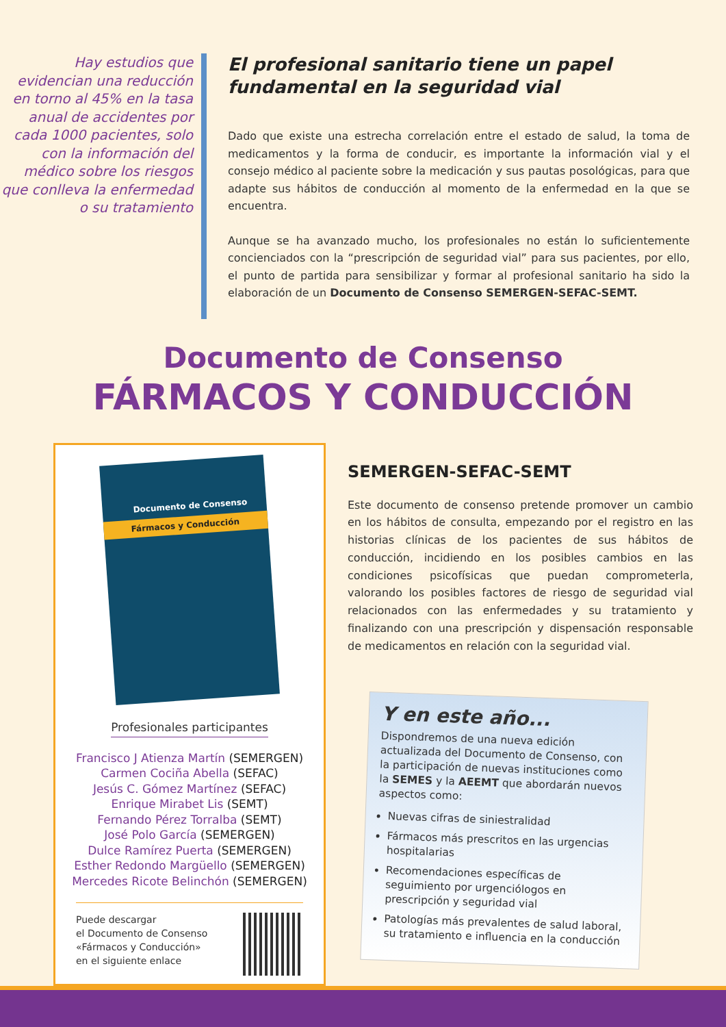Hay estudios que evidencian una reducción en torno al 45% en la tasa anual de accidentes por cada 1000 pacientes, solo con la información del médico sobre los riesgos que conlleva la enfermedad o su tratamiento
El profesional sanitario tiene un papel fundamental en la seguridad vial
Dado que existe una estrecha correlación entre el estado de salud, la toma de medicamentos y la forma de conducir, es importante la información vial y el consejo médico al paciente sobre la medicación y sus pautas posológicas, para que adapte sus hábitos de conducción al momento de la enfermedad en la que se encuentra.
Aunque se ha avanzado mucho, los profesionales no están lo suficientemente concienciados con la “prescripción de seguridad vial” para sus pacientes, por ello, el punto de partida para sensibilizar y formar al profesional sanitario ha sido la elaboración de un Documento de Consenso SEMERGEN-SEFAC-SEMT.
Documento de Consenso
FÁRMACOS Y CONDUCCIÓN
Documento de Consenso
Fármacos y Conducción
Profesionales participantes
Francisco J Atienza Martín (SEMERGEN)
Carmen Cociña Abella (SEFAC)
Jesús C. Gómez Martínez (SEFAC)
Enrique Mirabet Lis (SEMT)
Fernando Pérez Torralba (SEMT)
José Polo García (SEMERGEN)
Dulce Ramírez Puerta (SEMERGEN)
Esther Redondo Margüello (SEMERGEN)
Mercedes Ricote Belinchón (SEMERGEN)
Puede descargar
el Documento de Consenso
«Fármacos y Conducción»
en el siguiente enlace
SEMERGEN-SEFAC-SEMT
Este documento de consenso pretende promover un cambio en los hábitos de consulta, empezando por el registro en las historias clínicas de los pacientes de sus hábitos de conducción, incidiendo en los posibles cambios en las condiciones psicofísicas que puedan comprometerla, valorando los posibles factores de riesgo de seguridad vial relacionados con las enfermedades y su tratamiento y finalizando con una prescripción y dispensación responsable de medicamentos en relación con la seguridad vial.
Y en este año...
Dispondremos de una nueva edición actualizada del Documento de Consenso, con la participación de nuevas instituciones como la SEMES y la AEEMT que abordarán nuevos aspectos como:
Nuevas cifras de siniestralidad
Fármacos más prescritos en las urgencias hospitalarias
Recomendaciones específicas de seguimiento por urgenciólogos en prescripción y seguridad vial
Patologías más prevalentes de salud laboral, su tratamiento e influencia en la conducción